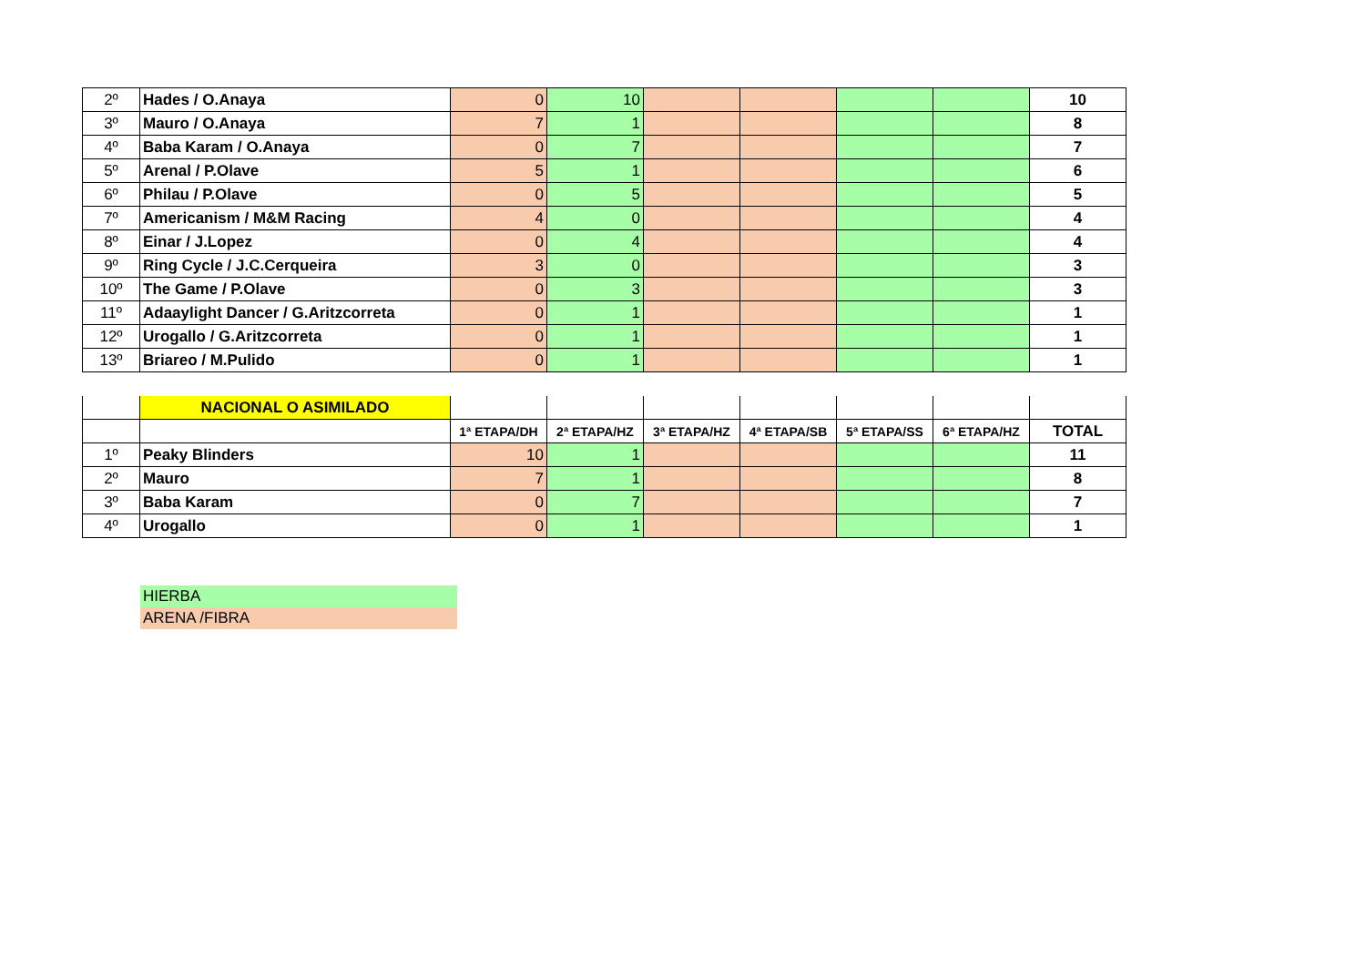| 2º | Hades / O.Anaya | 0 | 10 | | | | | 10 |
| 3º | Mauro / O.Anaya | 7 | 1 | | | | | 8 |
| 4º | Baba Karam / O.Anaya | 0 | 7 | | | | | 7 |
| 5º | Arenal / P.Olave | 5 | 1 | | | | | 6 |
| 6º | Philau / P.Olave | 0 | 5 | | | | | 5 |
| 7º | Americanism / M&M Racing | 4 | 0 | | | | | 4 |
| 8º | Einar / J.Lopez | 0 | 4 | | | | | 4 |
| 9º | Ring Cycle / J.C.Cerqueira | 3 | 0 | | | | | 3 |
| 10º | The Game / P.Olave | 0 | 3 | | | | | 3 |
| 11º | Adaaylight Dancer / G.Aritzcorreta | 0 | 1 | | | | | 1 |
| 12º | Urogallo / G.Aritzcorreta | 0 | 1 | | | | | 1 |
| 13º | Briareo / M.Pulido | 0 | 1 | | | | | 1 |
| | NACIONAL O ASIMILADO | | | | | | | |
| | | 1ª ETAPA/DH | 2ª ETAPA/HZ | 3ª ETAPA/HZ | 4ª ETAPA/SB | 5ª ETAPA/SS | 6ª ETAPA/HZ | TOTAL |
| 1º | Peaky Blinders | 10 | 1 | | | | | 11 |
| 2º | Mauro | 7 | 1 | | | | | 8 |
| 3º | Baba Karam | 0 | 7 | | | | | 7 |
| 4º | Urogallo | 0 | 1 | | | | | 1 |
HIERBA
ARENA /FIBRA